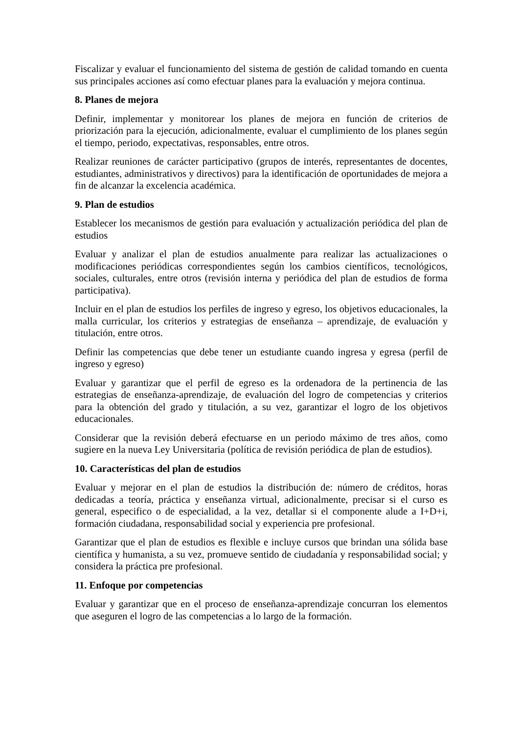Fiscalizar y evaluar el funcionamiento del sistema de gestión de calidad tomando en cuenta sus principales acciones así como efectuar planes para la evaluación y mejora continua.
8. Planes de mejora
Definir, implementar y monitorear los planes de mejora en función de criterios de priorización para la ejecución, adicionalmente, evaluar el cumplimiento de los planes según el tiempo, periodo, expectativas, responsables, entre otros.
Realizar reuniones de carácter participativo (grupos de interés, representantes de docentes, estudiantes, administrativos y directivos) para la identificación de oportunidades de mejora a fin de alcanzar la excelencia académica.
9. Plan de estudios
Establecer los mecanismos de gestión para evaluación y actualización periódica del plan de estudios
Evaluar y analizar el plan de estudios anualmente para realizar las actualizaciones o modificaciones periódicas correspondientes según los cambios científicos, tecnológicos, sociales, culturales, entre otros (revisión interna y periódica del plan de estudios de forma participativa).
Incluir en el plan de estudios los perfiles de ingreso y egreso, los objetivos educacionales, la malla curricular, los criterios y estrategias de enseñanza – aprendizaje, de evaluación y titulación, entre otros.
Definir las competencias que debe tener un estudiante cuando ingresa y egresa (perfil de ingreso y egreso)
Evaluar y garantizar que el perfil de egreso es la ordenadora de la pertinencia de las estrategias de enseñanza-aprendizaje, de evaluación del logro de competencias y criterios para la obtención del grado y titulación, a su vez, garantizar el logro de los objetivos educacionales.
Considerar que la revisión deberá efectuarse en un periodo máximo de tres años, como sugiere en la nueva Ley Universitaria (política de revisión periódica de plan de estudios).
10. Características del plan de estudios
Evaluar y mejorar en el plan de estudios la distribución de: número de créditos, horas dedicadas a teoría, práctica y enseñanza virtual, adicionalmente, precisar si el curso es general, especifico o de especialidad, a la vez, detallar si el componente alude a I+D+i, formación ciudadana, responsabilidad social y experiencia pre profesional.
Garantizar que el plan de estudios es flexible e incluye cursos que brindan una sólida base científica y humanista, a su vez, promueve sentido de ciudadanía y responsabilidad social; y considera la práctica pre profesional.
11. Enfoque por competencias
Evaluar y garantizar que en el proceso de enseñanza-aprendizaje concurran los elementos que aseguren el logro de las competencias a lo largo de la formación.